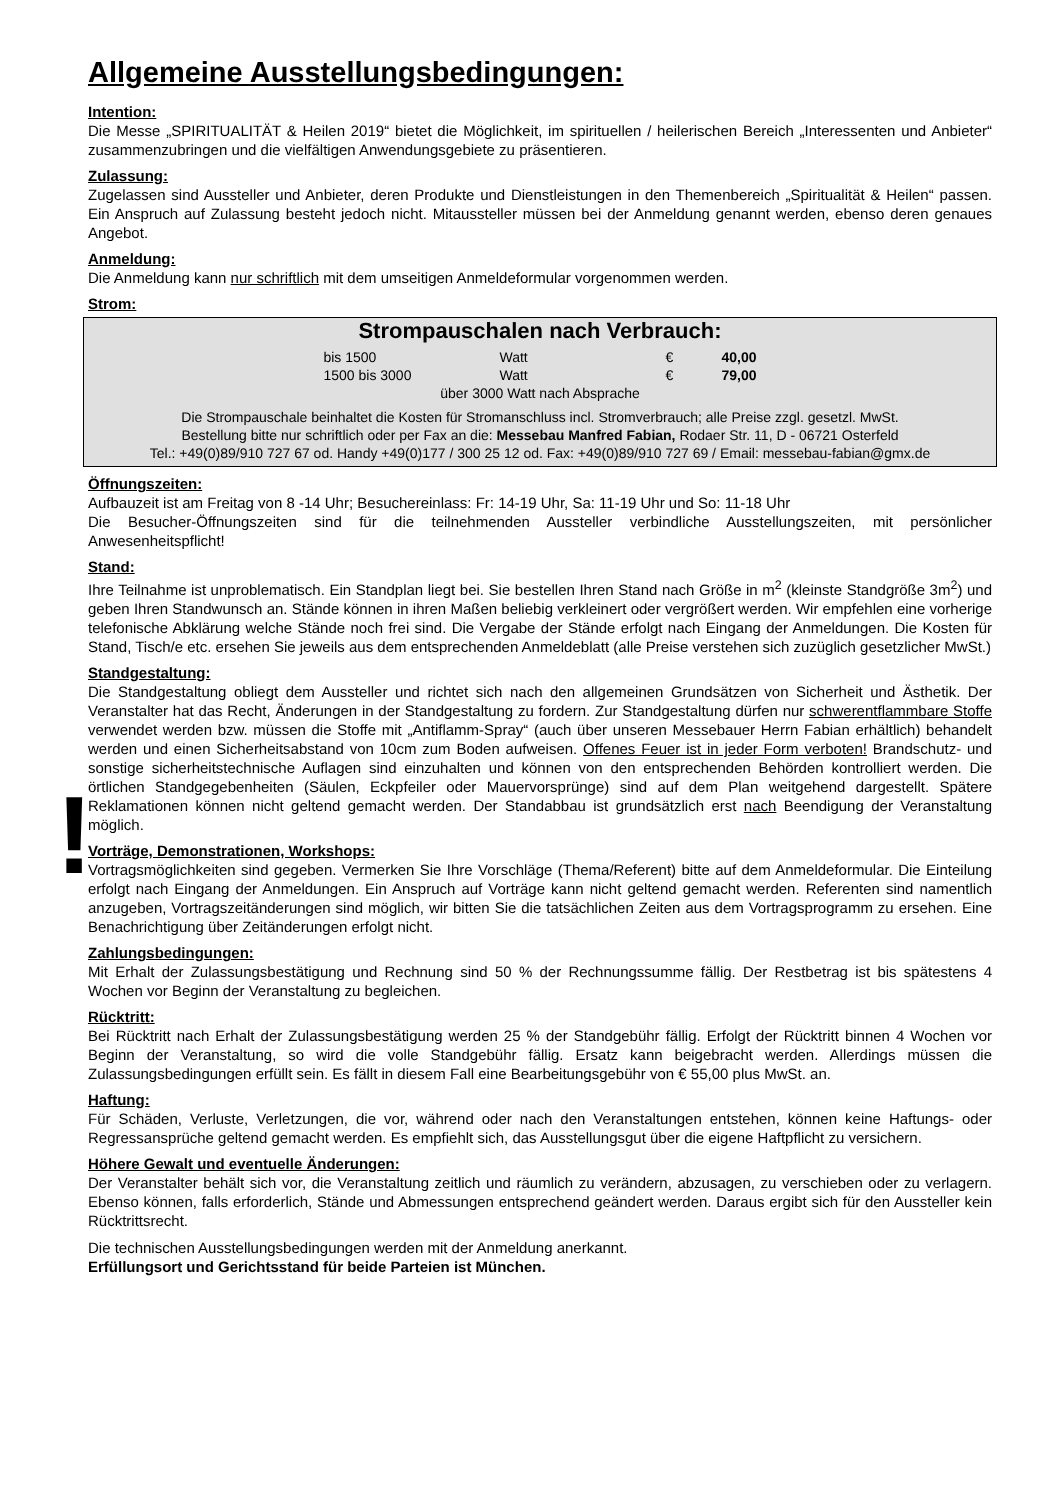!
Allgemeine Ausstellungsbedingungen:
Intention:
Die Messe „SPIRITUALITÄT & Heilen 2019“ bietet die Möglichkeit, im spirituellen / heilerischen Bereich „Interessenten und Anbieter“ zusammenzubringen und die vielfältigen Anwendungsgebiete zu präsentieren.
Zulassung:
Zugelassen sind Aussteller und Anbieter, deren Produkte und Dienstleistungen in den Themenbereich „Spiritualität & Heilen“ passen. Ein Anspruch auf Zulassung besteht jedoch nicht. Mitaussteller müssen bei der Anmeldung genannt werden, ebenso deren genaues Angebot.
Anmeldung:
Die Anmeldung kann nur schriftlich mit dem umseitigen Anmeldeformular vorgenommen werden.
Strom:
Strompauschalen nach Verbrauch:
| bis 1500 | Watt | € | 40,00 |
| 1500 bis 3000 | Watt | € | 79,00 |
über 3000 Watt nach Absprache
Die Strompauschale beinhaltet die Kosten für Stromanschluss incl. Stromverbrauch; alle Preise zzgl. gesetzl. MwSt.
Bestellung bitte nur schriftlich oder per Fax an die: Messebau Manfred Fabian, Rodaer Str. 11, D - 06721 Osterfeld
Tel.: +49(0)89/910 727 67 od. Handy +49(0)177 / 300 25 12 od. Fax: +49(0)89/910 727 69 / Email: messebau-fabian@gmx.de
Öffnungszeiten:
Aufbauzeit ist am Freitag von 8 -14 Uhr; Besuchereinlass: Fr: 14-19 Uhr, Sa: 11-19 Uhr und So: 11-18 Uhr
Die Besucher-Öffnungszeiten sind für die teilnehmenden Aussteller verbindliche Ausstellungszeiten, mit persönlicher Anwesenheitspflicht!
Stand:
Ihre Teilnahme ist unproblematisch. Ein Standplan liegt bei. Sie bestellen Ihren Stand nach Größe in m<sup>2</sup> (kleinste Standgröße 3m<sup>2</sup>) und geben Ihren Standwunsch an. Stände können in ihren Maßen beliebig verkleinert oder vergrößert werden. Wir empfehlen eine vorherige telefonische Abklärung welche Stände noch frei sind. Die Vergabe der Stände erfolgt nach Eingang der Anmeldungen. Die Kosten für Stand, Tisch/e etc. ersehen Sie jeweils aus dem entsprechenden Anmeldeblatt (alle Preise verstehen sich zuzüglich gesetzlicher MwSt.)
Standgestaltung:
Die Standgestaltung obliegt dem Aussteller und richtet sich nach den allgemeinen Grundsätzen von Sicherheit und Ästhetik. Der Veranstalter hat das Recht, Änderungen in der Standgestaltung zu fordern. Zur Standgestaltung dürfen nur schwerentflammbare Stoffe verwendet werden bzw. müssen die Stoffe mit „Antiflamm-Spray“ (auch über unseren Messebauer Herrn Fabian erhältlich) behandelt werden und einen Sicherheitsabstand von 10cm zum Boden aufweisen. Offenes Feuer ist in jeder Form verboten! Brandschutz- und sonstige sicherheitstechnische Auflagen sind einzuhalten und können von den entsprechenden Behörden kontrolliert werden. Die örtlichen Standgegebenheiten (Säulen, Eckpfeiler oder Mauervorsprünge) sind auf dem Plan weitgehend dargestellt. Spätere Reklamationen können nicht geltend gemacht werden. Der Standabbau ist grundsätzlich erst nach Beendigung der Veranstaltung möglich.
Vorträge, Demonstrationen, Workshops:
Vortragsmöglichkeiten sind gegeben. Vermerken Sie Ihre Vorschläge (Thema/Referent) bitte auf dem Anmeldeformular. Die Einteilung erfolgt nach Eingang der Anmeldungen. Ein Anspruch auf Vorträge kann nicht geltend gemacht werden. Referenten sind namentlich anzugeben, Vortragszeitänderungen sind möglich, wir bitten Sie die tatsächlichen Zeiten aus dem Vortragsprogramm zu ersehen. Eine Benachrichtigung über Zeitänderungen erfolgt nicht.
Zahlungsbedingungen:
Mit Erhalt der Zulassungsbestätigung und Rechnung sind 50 % der Rechnungssumme fällig. Der Restbetrag ist bis spätestens 4 Wochen vor Beginn der Veranstaltung zu begleichen.
Rücktritt:
Bei Rücktritt nach Erhalt der Zulassungsbestätigung werden 25 % der Standgebühr fällig. Erfolgt der Rücktritt binnen 4 Wochen vor Beginn der Veranstaltung, so wird die volle Standgebühr fällig. Ersatz kann beigebracht werden. Allerdings müssen die Zulassungsbedingungen erfüllt sein. Es fällt in diesem Fall eine Bearbeitungsgebühr von € 55,00 plus MwSt. an.
Haftung:
Für Schäden, Verluste, Verletzungen, die vor, während oder nach den Veranstaltungen entstehen, können keine Haftungs- oder Regressansprüche geltend gemacht werden. Es empfiehlt sich, das Ausstellungsgut über die eigene Haftpflicht zu versichern.
Höhere Gewalt und eventuelle Änderungen:
Der Veranstalter behält sich vor, die Veranstaltung zeitlich und räumlich zu verändern, abzusagen, zu verschieben oder zu verlagern. Ebenso können, falls erforderlich, Stände und Abmessungen entsprechend geändert werden. Daraus ergibt sich für den Aussteller kein Rücktrittsrecht.
Die technischen Ausstellungsbedingungen werden mit der Anmeldung anerkannt.
Erfüllungsort und Gerichtsstand für beide Parteien ist München.